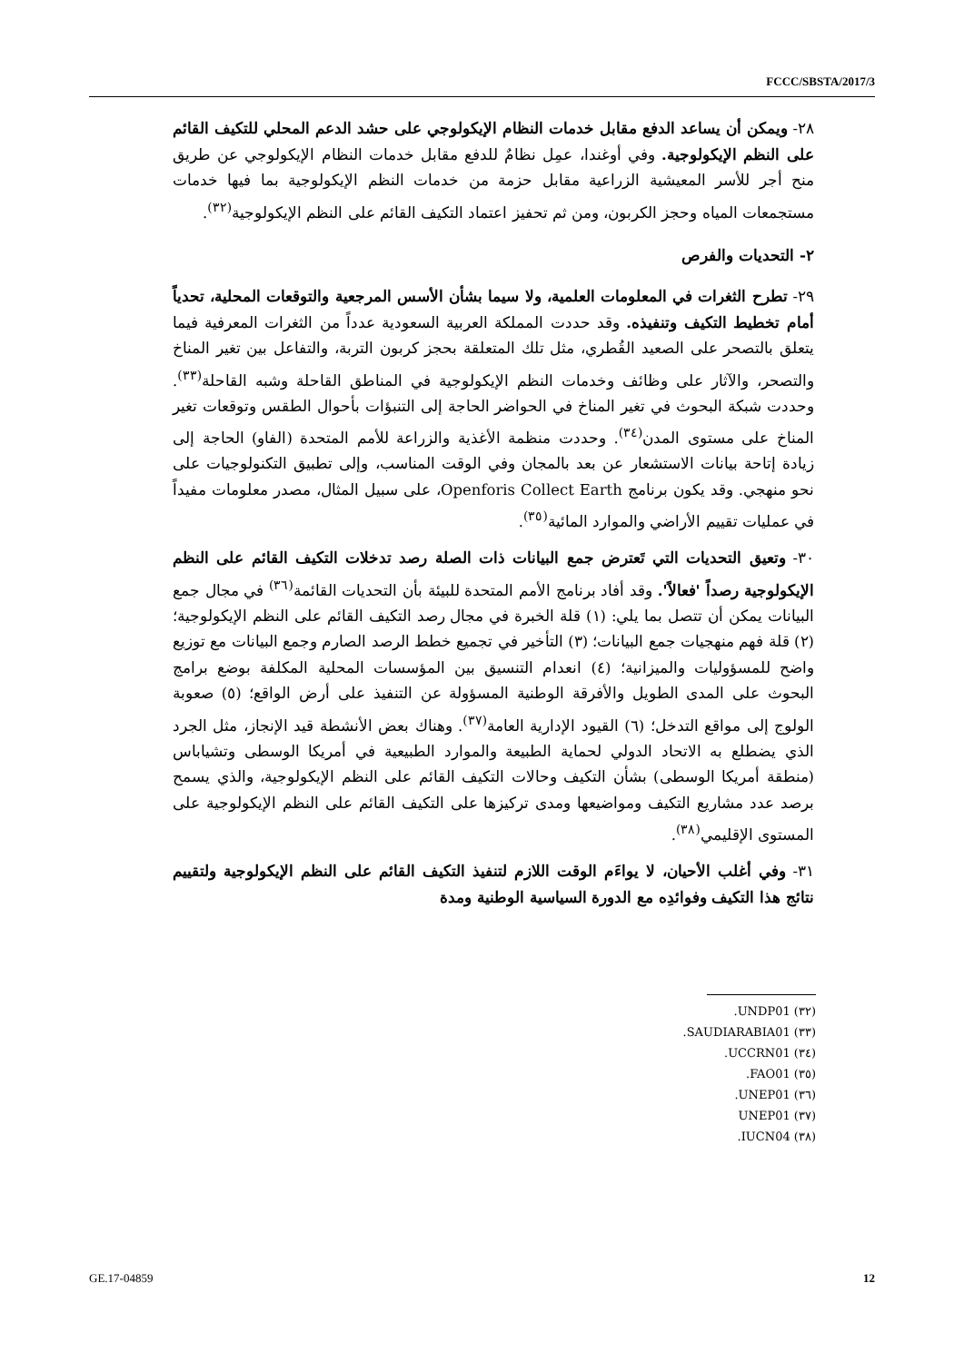FCCC/SBSTA/2017/3
٢٨- ويمكن أن يساعد الدفع مقابل خدمات النظام الإيكولوجي على حشد الدعم المحلي للتكيف القائم على النظم الإيكولوجية. وفي أوغندا، عمِل نظامٌ للدفع مقابل خدمات النظام الإيكولوجي عن طريق منح أجر للأسر المعيشية الزراعية مقابل حزمة من خدمات النظم الإيكولوجية بما فيها خدمات مستجمعات المياه وحجز الكربون، ومن ثم تحفيز اعتماد التكيف القائم على النظم الإيكولوجية<sup>(٣٢)</sup>.
٢- التحديات والفرص
٢٩- تطرح الثغرات في المعلومات العلمية، ولا سيما بشأن الأسس المرجعية والتوقعات المحلية، تحدياً أمام تخطيط التكيف وتنفيذه. وقد حددت المملكة العربية السعودية عدداً من الثغرات المعرفية فيما يتعلق بالتصحر على الصعيد القُطري، مثل تلك المتعلقة بحجز كربون التربة، والتفاعل بين تغير المناخ والتصحر، والآثار على وظائف وخدمات النظم الإيكولوجية في المناطق القاحلة وشبه القاحلة<sup>(٣٣)</sup>. وحددت شبكة البحوث في تغير المناخ في الحواضر الحاجة إلى التنبؤات بأحوال الطقس وتوقعات تغير المناخ على مستوى المدن<sup>(٣٤)</sup>. وحددت منظمة الأغذية والزراعة للأمم المتحدة (الفاو) الحاجة إلى زيادة إتاحة بيانات الاستشعار عن بعد بالمجان وفي الوقت المناسب، وإلى تطبيق التكنولوجيات على نحو منهجي. وقد يكون برنامج Openforis Collect Earth، على سبيل المثال، مصدر معلومات مفيداً في عمليات تقييم الأراضي والموارد المائية<sup>(٣٥)</sup>.
٣٠- وتعيق التحديات التي تَعترض جمع البيانات ذات الصلة رصد تدخلات التكيف القائم على النظم الإيكولوجية رصداً 'فعالاً'. وقد أفاد برنامج الأمم المتحدة للبيئة بأن التحديات القائمة<sup>(٣٦)</sup> في مجال جمع البيانات يمكن أن تتصل بما يلي: (١) قلة الخبرة في مجال رصد التكيف القائم على النظم الإيكولوجية؛ (٢) قلة فهم منهجيات جمع البيانات؛ (٣) التأخير في تجميع خطط الرصد الصارم وجمع البيانات مع توزيع واضح للمسؤوليات والميزانية؛ (٤) انعدام التنسيق بين المؤسسات المحلية المكلفة بوضع برامج البحوث على المدى الطويل والأفرقة الوطنية المسؤولة عن التنفيذ على أرض الواقع؛ (٥) صعوبة الولوج إلى مواقع التدخل؛ (٦) القيود الإدارية العامة<sup>(٣٧)</sup>. وهناك بعض الأنشطة قيد الإنجاز، مثل الجرد الذي يضطلع به الاتحاد الدولي لحماية الطبيعة والموارد الطبيعية في أمريكا الوسطى وتشياباس (منطقة أمريكا الوسطى) بشأن التكيف وحالات التكيف القائم على النظم الإيكولوجية، والذي يسمح برصد عدد مشاريع التكيف ومواضيعها ومدى تركيزها على التكيف القائم على النظم الإيكولوجية على المستوى الإقليمي<sup>(٣٨)</sup>.
٣١- وفي أغلب الأحيان، لا يواءَم الوقت اللازم لتنفيذ التكيف القائم على النظم الإيكولوجية ولتقييم نتائج هذا التكيف وفوائدِه مع الدورة السياسية الوطنية ومدة
(٣٢) UNDP01.
(٣٣) SAUDIARABIA01.
(٣٤) UCCRN01.
(٣٥) FAO01.
(٣٦) UNEP01.
(٣٧) UNEP01
(٣٨) IUCN04.
GE.17-04859 12